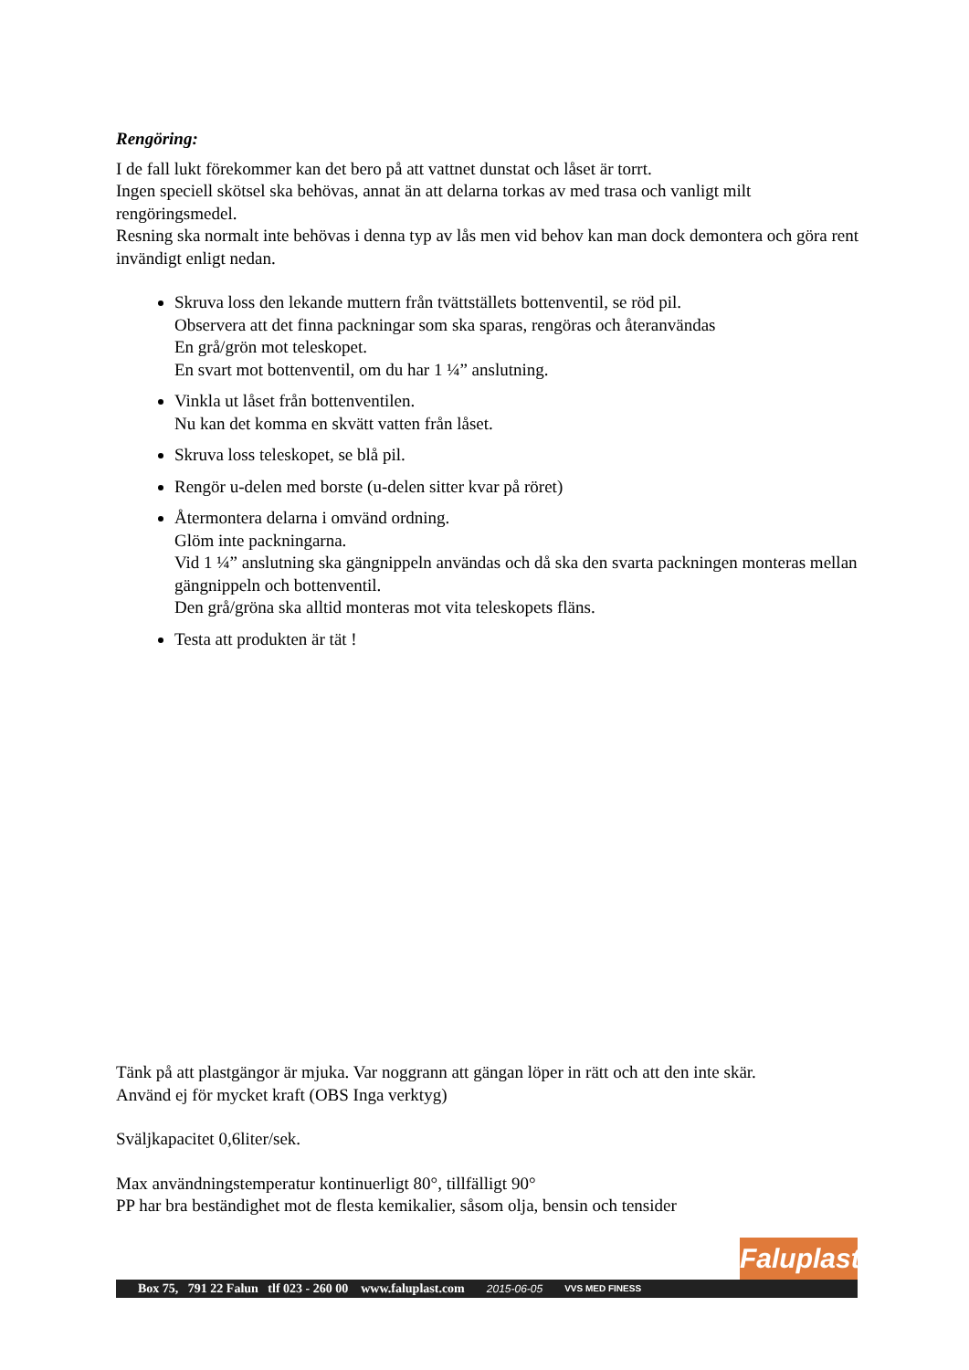Rengöring:
I de fall lukt förekommer kan det bero på att vattnet dunstat och låset är torrt.
Ingen speciell skötsel ska behövas, annat än att delarna torkas av med trasa och vanligt milt rengöringsmedel.
Resning ska normalt inte behövas i denna typ av lås men vid behov kan man dock demontera och göra rent invändigt enligt nedan.
Skruva loss den lekande muttern från tvättställets bottenventil, se röd pil.
Observera att det finna packningar som ska sparas, rengöras och återanvändas
En grå/grön mot teleskopet.
En svart mot bottenventil, om du har 1 ¼” anslutning.
Vinkla ut låset från bottenventilen.
Nu kan det komma en skvätt vatten från låset.
Skruva loss teleskopet, se blå pil.
Rengör u-delen med borste (u-delen sitter kvar på röret)
Återmontera delarna i omvänd ordning.
Glöm inte packningarna.
Vid 1 ¼” anslutning ska gängnippeln användas och då ska den svarta packningen monteras mellan gängnippeln och bottenventil.
Den grå/gröna ska alltid monteras mot vita teleskopets fläns.
Testa att produkten är tät !
Tänk på att plastgängor är mjuka. Var noggrann att gängan löper in rätt och att den inte skär.
Använd ej för mycket kraft (OBS Inga verktyg)
Sväljkapacitet 0,6liter/sek.
Max användningstemperatur kontinuerligt 80°, tillfälligt 90°
PP har bra beständighet mot de flesta kemikalier, såsom olja, bensin och tensider
Faluplast
Box 75, 791 22 Falun tlf 023 - 260 00 www.faluplast.com 2015-06-05 VVS MED FINESS